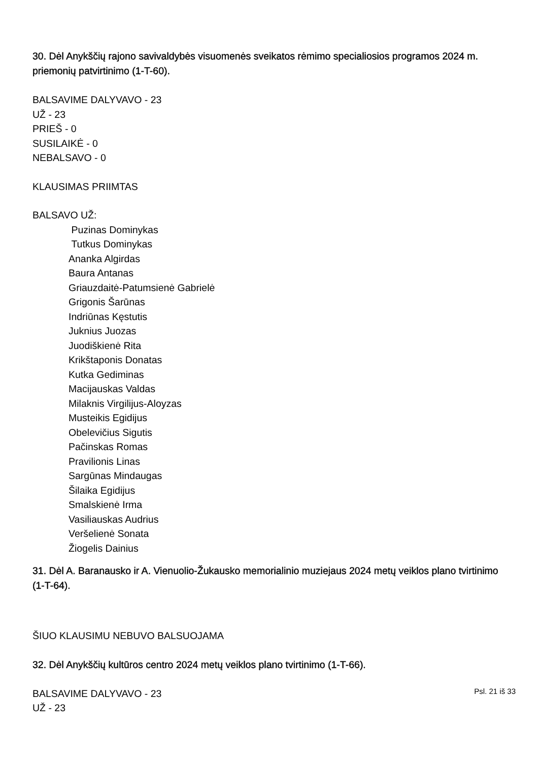30. Dėl Anykščių rajono savivaldybės visuomenės sveikatos rėmimo specialiosios programos 2024 m. priemonių patvirtinimo (1-T-60).
BALSAVIME DALYVAVO - 23
UŽ - 23
PRIEŠ - 0
SUSILAIKĖ - 0
NEBALSAVO - 0
KLAUSIMAS PRIIMTAS
BALSAVO UŽ:
Puzinas Dominykas
Tutkus Dominykas
Ananka Algirdas
Baura Antanas
Griauzdaitė-Patumsienė Gabrielė
Grigonis Šarūnas
Indriūnas Kęstutis
Juknius Juozas
Juodiškienė Rita
Krikštaponis Donatas
Kutka Gediminas
Macijauskas Valdas
Milaknis Virgilijus-Aloyzas
Musteikis Egidijus
Obelevičius Sigutis
Pačinskas Romas
Pravilionis Linas
Sargūnas Mindaugas
Šilaika Egidijus
Smalskienė Irma
Vasiliauskas Audrius
Veršelienė Sonata
Žiogelis Dainius
31. Dėl A. Baranausko ir A. Vienuolio-Žukausko memorialinio muziejaus 2024 metų veiklos plano tvirtinimo (1-T-64).
ŠIUO KLAUSIMU NEBUVO BALSUOJAMA
32. Dėl Anykščių kultūros centro 2024 metų veiklos plano tvirtinimo (1-T-66).
BALSAVIME DALYVAVO - 23
UŽ - 23
Psl. 21 iš 33